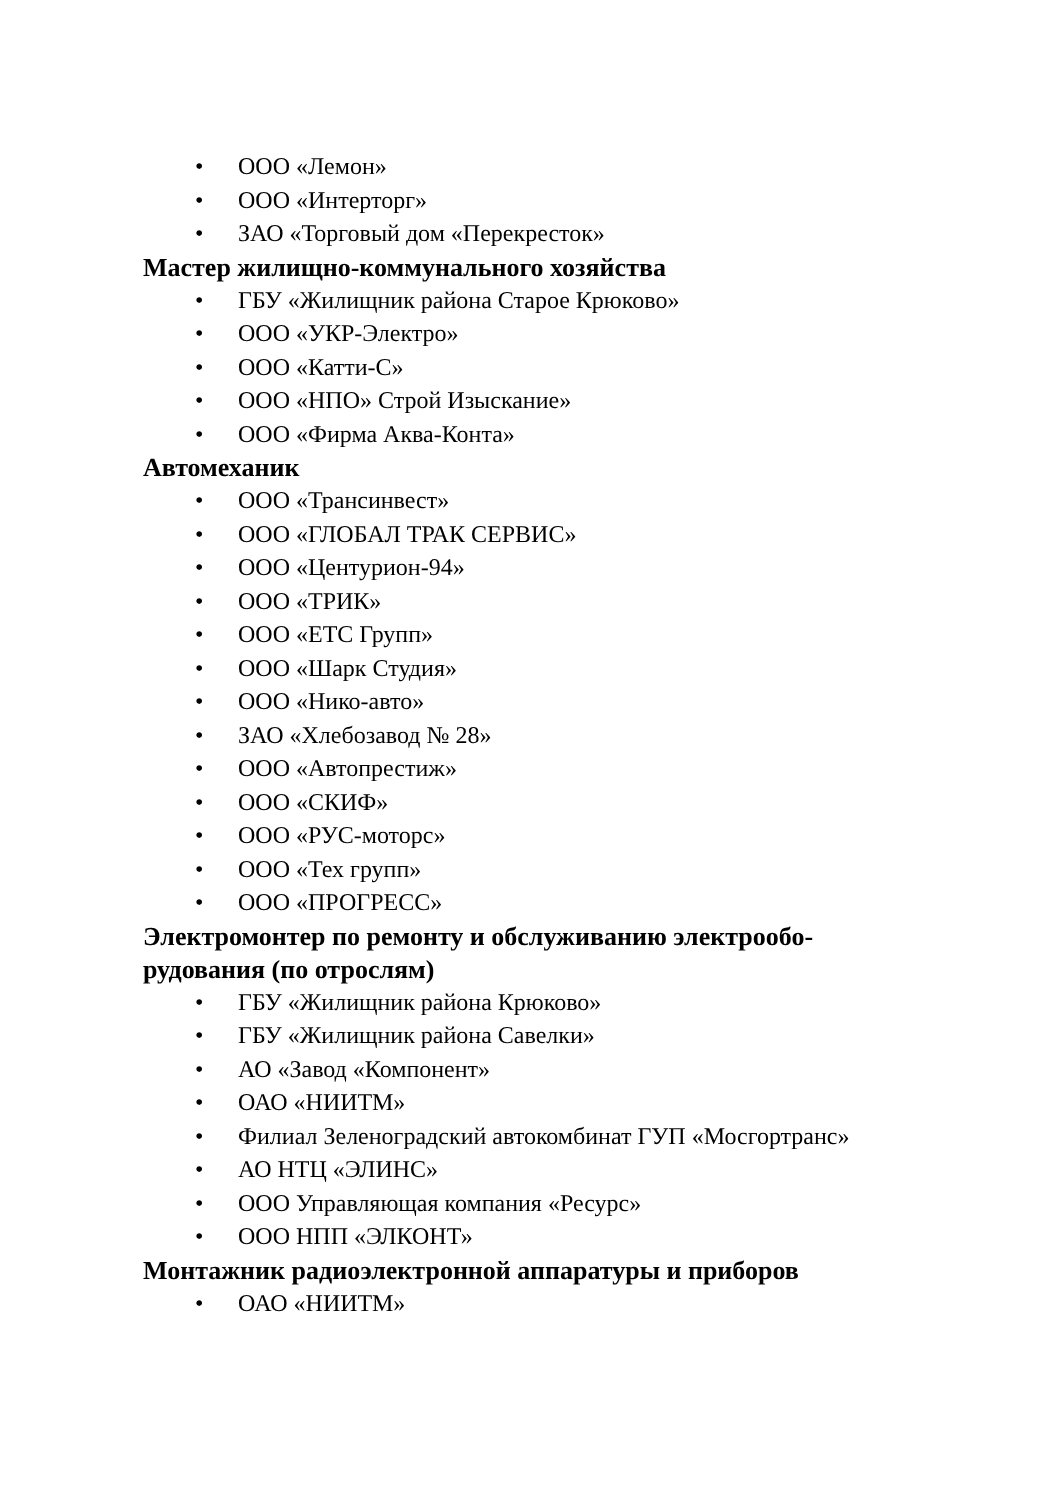• ООО «Лемон»
• ООО «Интерторг»
• ЗАО «Торговый дом «Перекресток»
Мастер жилищно-коммунального хозяйства
• ГБУ «Жилищник района Старое Крюково»
• ООО «УКР-Электро»
• ООО «Катти-С»
• ООО «НПО» Строй Изыскание»
• ООО «Фирма Аква-Конта»
Автомеханик
• ООО «Трансинвест»
• ООО «ГЛОБАЛ ТРАК СЕРВИС»
• ООО «Центурион-94»
• ООО «ТРИК»
• ООО «ЕТС Групп»
• ООО «Шарк Студия»
• ООО «Нико-авто»
• ЗАО «Хлебозавод № 28»
• ООО «Автопрестиж»
• ООО «СКИФ»
• ООО «РУС-моторс»
• ООО «Тех групп»
• ООО «ПРОГРЕСС»
Электромонтер по ремонту и обслуживанию электрообо-
рудования (по отрослям)
• ГБУ «Жилищник района Крюково»
• ГБУ «Жилищник района Савелки»
• АО «Завод «Компонент»
• ОАО «НИИТМ»
• Филиал Зеленоградский автокомбинат ГУП «Мосгортранс»
• АО НТЦ «ЭЛИНС»
• ООО Управляющая компания «Ресурс»
• ООО НПП «ЭЛКОНТ»
Монтажник радиоэлектронной аппаратуры и приборов
• ОАО «НИИТМ»